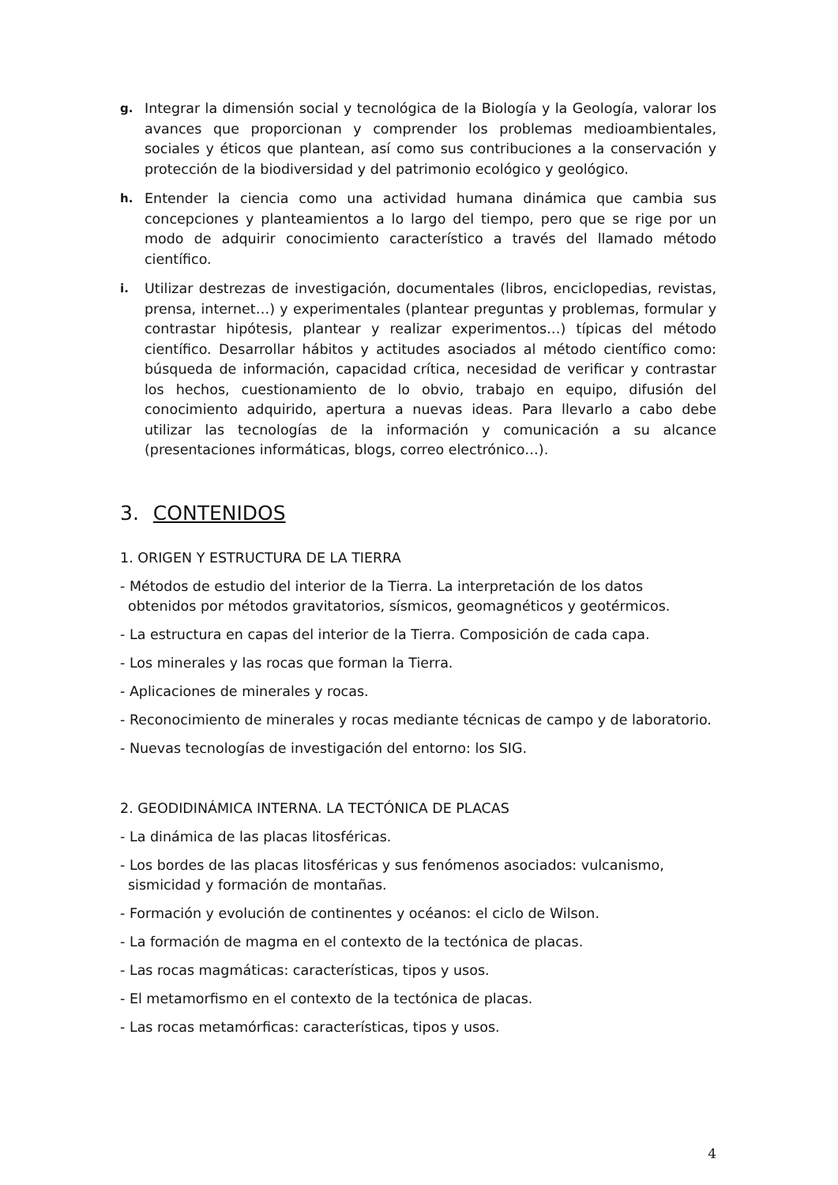g. Integrar la dimensión social y tecnológica de la Biología y la Geología, valorar los avances que proporcionan y comprender los problemas medioambientales, sociales y éticos que plantean, así como sus contribuciones a la conservación y protección de la biodiversidad y del patrimonio ecológico y geológico.
h. Entender la ciencia como una actividad humana dinámica que cambia sus concepciones y planteamientos a lo largo del tiempo, pero que se rige por un modo de adquirir conocimiento característico a través del llamado método científico.
i. Utilizar destrezas de investigación, documentales (libros, enciclopedias, revistas, prensa, internet…) y experimentales (plantear preguntas y problemas, formular y contrastar hipótesis, plantear y realizar experimentos…) típicas del método científico. Desarrollar hábitos y actitudes asociados al método científico como: búsqueda de información, capacidad crítica, necesidad de verificar y contrastar los hechos, cuestionamiento de lo obvio, trabajo en equipo, difusión del conocimiento adquirido, apertura a nuevas ideas. Para llevarlo a cabo debe utilizar las tecnologías de la información y comunicación a su alcance (presentaciones informáticas, blogs, correo electrónico…).
3. CONTENIDOS
1. ORIGEN Y ESTRUCTURA DE LA TIERRA
- Métodos de estudio del interior de la Tierra. La interpretación de los datos
obtenidos por métodos gravitatorios, sísmicos, geomagnéticos y geotérmicos.
- La estructura en capas del interior de la Tierra. Composición de cada capa.
- Los minerales y las rocas que forman la Tierra.
- Aplicaciones de minerales y rocas.
- Reconocimiento de minerales y rocas mediante técnicas de campo y de laboratorio.
- Nuevas tecnologías de investigación del entorno: los SIG.
2. GEODIDINÁMICA INTERNA. LA TECTÓNICA DE PLACAS
- La dinámica de las placas litosféricas.
- Los bordes de las placas litosféricas y sus fenómenos asociados: vulcanismo,
sismicidad y formación de montañas.
- Formación y evolución de continentes y océanos: el ciclo de Wilson.
- La formación de magma en el contexto de la tectónica de placas.
- Las rocas magmáticas: características, tipos y usos.
- El metamorfismo en el contexto de la tectónica de placas.
- Las rocas metamórficas: características, tipos y usos.
4